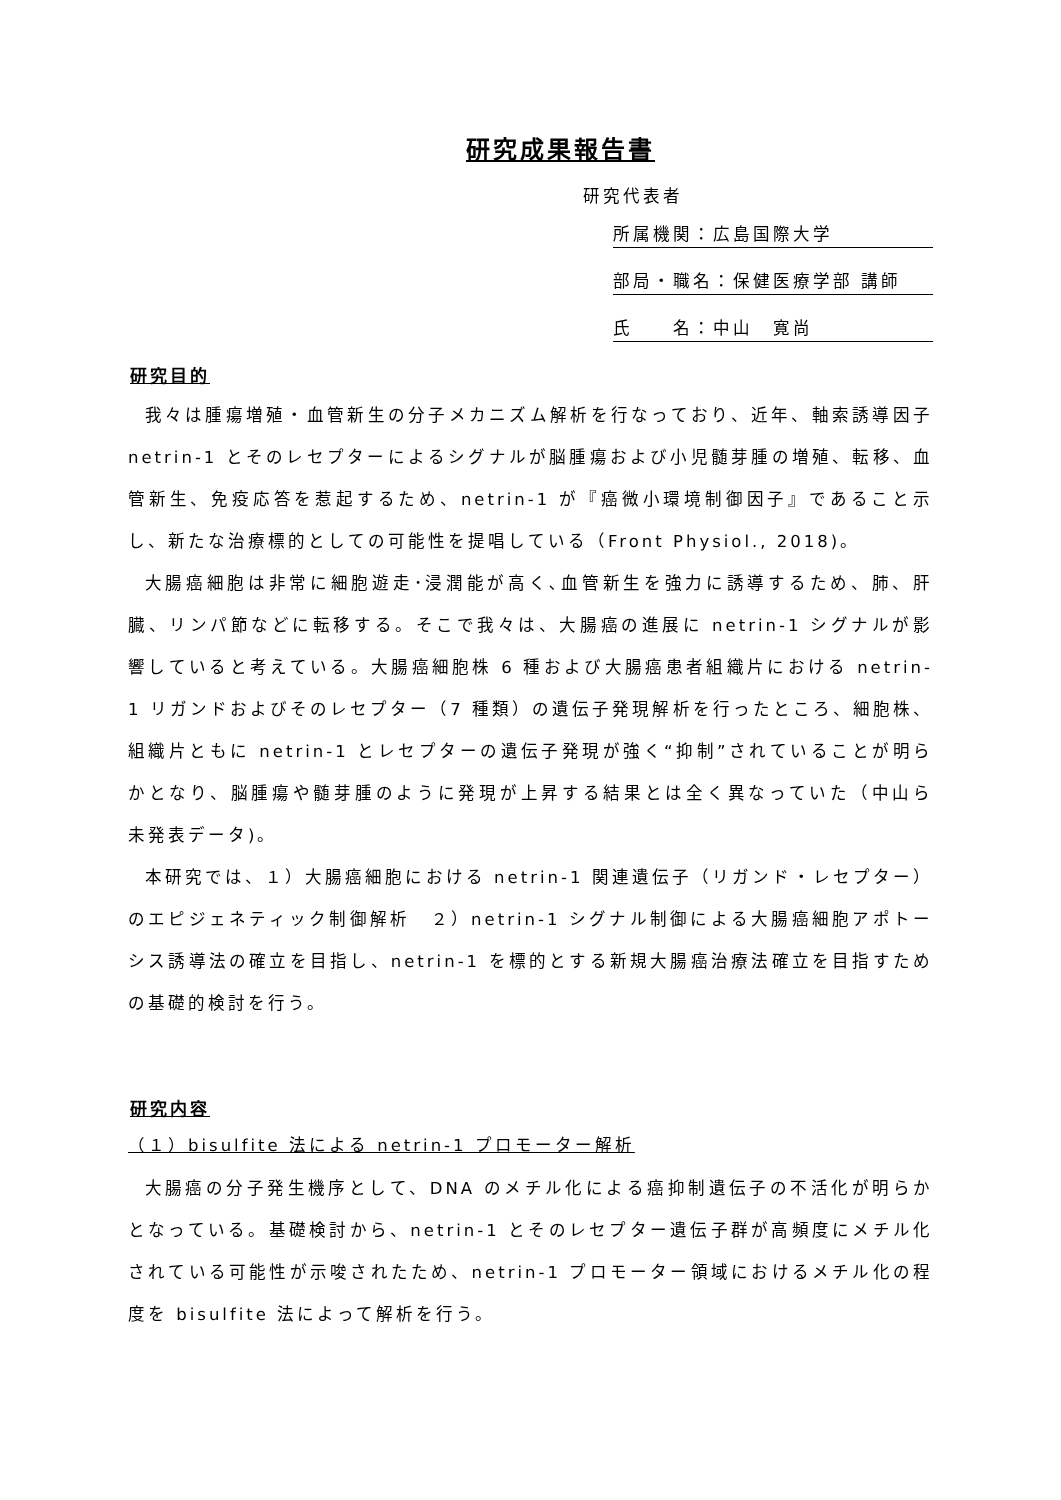研究成果報告書
研究代表者
所属機関：広島国際大学
部局・職名：保健医療学部 講師
氏　　名：中山　寛尚
研究目的
我々は腫瘍増殖・血管新生の分子メカニズム解析を行なっており、近年、軸索誘導因子 netrin-1 とそのレセプターによるシグナルが脳腫瘍および小児髄芽腫の増殖、転移、血管新生、免疫応答を惹起するため、netrin-1 が『癌微小環境制御因子』であること示し、新たな治療標的としての可能性を提唱している（Front Physiol., 2018)。
大腸癌細胞は非常に細胞遊走･浸潤能が高く､血管新生を強力に誘導するため、肺、肝臓、リンパ節などに転移する。そこで我々は、大腸癌の進展に netrin-1 シグナルが影響していると考えている。大腸癌細胞株 6 種および大腸癌患者組織片における netrin-1 リガンドおよびそのレセプター（7 種類）の遺伝子発現解析を行ったところ、細胞株、組織片ともに netrin-1 とレセプターの遺伝子発現が強く“抑制”されていることが明らかとなり、脳腫瘍や髄芽腫のように発現が上昇する結果とは全く異なっていた（中山ら　未発表データ)。
本研究では、１）大腸癌細胞における netrin-1 関連遺伝子（リガンド・レセプター）のエピジェネティック制御解析　２）netrin-1 シグナル制御による大腸癌細胞アポトーシス誘導法の確立を目指し、netrin-1 を標的とする新規大腸癌治療法確立を目指すための基礎的検討を行う。
研究内容
（１）bisulfite 法による netrin-1 プロモーター解析
大腸癌の分子発生機序として、DNA のメチル化による癌抑制遺伝子の不活化が明らかとなっている。基礎検討から、netrin-1 とそのレセプター遺伝子群が高頻度にメチル化されている可能性が示唆されたため、netrin-1 プロモーター領域におけるメチル化の程度を bisulfite 法によって解析を行う。